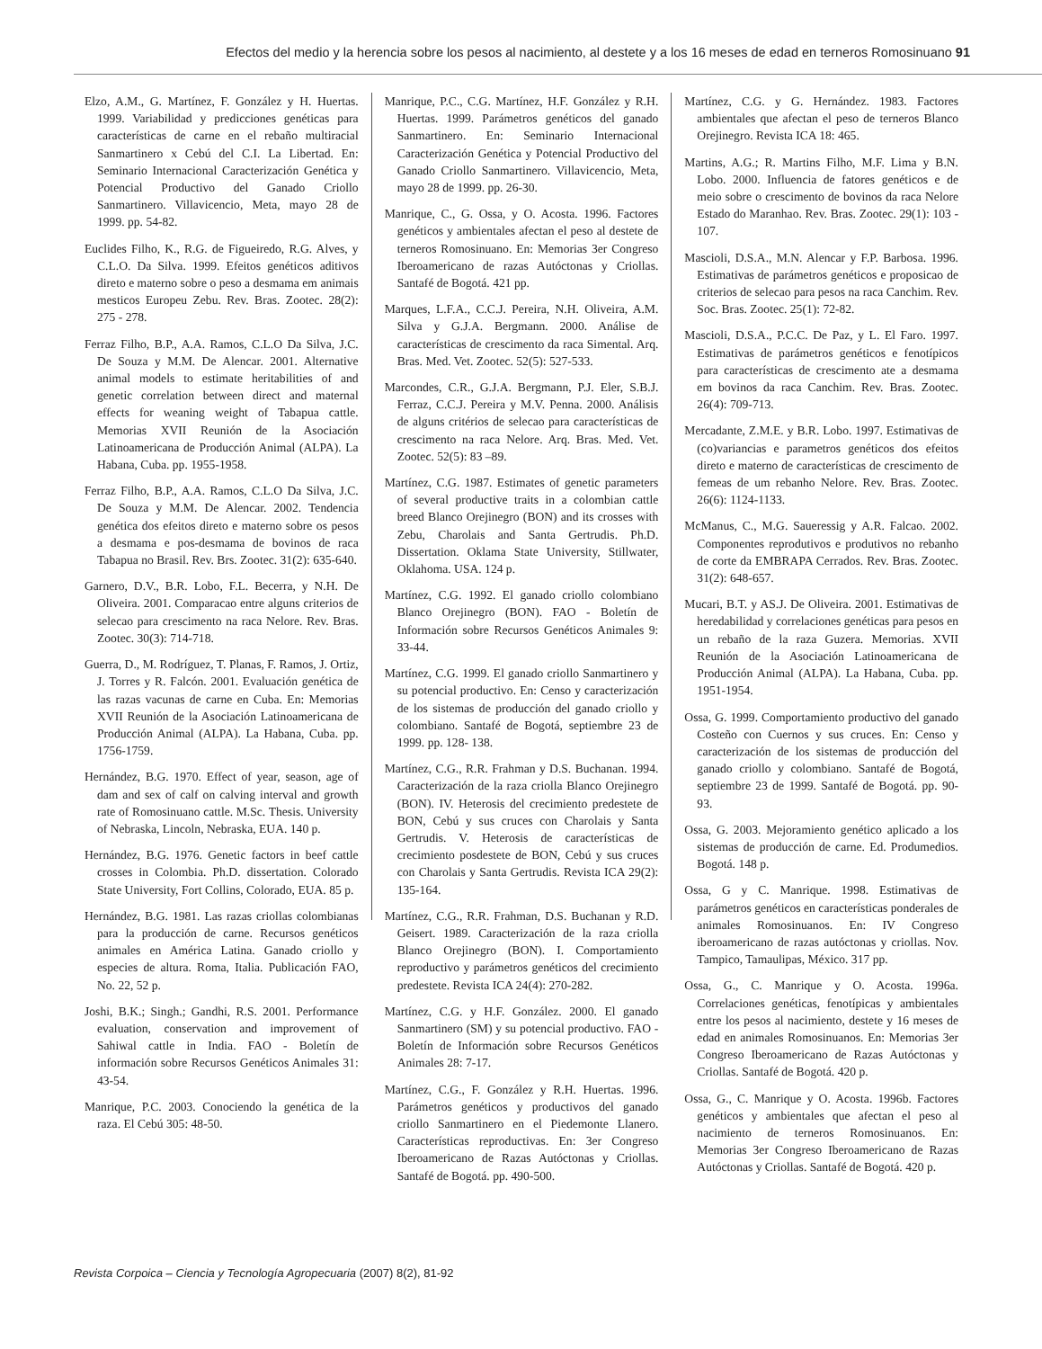Efectos del medio y la herencia sobre los pesos al nacimiento, al destete y a los 16 meses de edad en terneros Romosinuano 91
Elzo, A.M., G. Martínez, F. González y H. Huertas. 1999. Variabilidad y predicciones genéticas para características de carne en el rebaño multiracial Sanmartinero x Cebú del C.I. La Libertad. En: Seminario Internacional Caracterización Genética y Potencial Productivo del Ganado Criollo Sanmartinero. Villavicencio, Meta, mayo 28 de 1999. pp. 54-82.
Euclides Filho, K., R.G. de Figueiredo, R.G. Alves, y C.L.O. Da Silva. 1999. Efeitos genéticos aditivos direto e materno sobre o peso a desmama em animais mesticos Europeu Zebu. Rev. Bras. Zootec. 28(2): 275 - 278.
Ferraz Filho, B.P., A.A. Ramos, C.L.O Da Silva, J.C. De Souza y M.M. De Alencar. 2001. Alternative animal models to estimate heritabilities of and genetic correlation between direct and maternal effects for weaning weight of Tabapua cattle. Memorias XVII Reunión de la Asociación Latinoamericana de Producción Animal (ALPA). La Habana, Cuba. pp. 1955-1958.
Ferraz Filho, B.P., A.A. Ramos, C.L.O Da Silva, J.C. De Souza y M.M. De Alencar. 2002. Tendencia genética dos efeitos direto e materno sobre os pesos a desmama e pos-desmama de bovinos de raca Tabapua no Brasil. Rev. Brs. Zootec. 31(2): 635-640.
Garnero, D.V., B.R. Lobo, F.L. Becerra, y N.H. De Oliveira. 2001. Comparacao entre alguns criterios de selecao para crescimento na raca Nelore. Rev. Bras. Zootec. 30(3): 714-718.
Guerra, D., M. Rodríguez, T. Planas, F. Ramos, J. Ortiz, J. Torres y R. Falcón. 2001. Evaluación genética de las razas vacunas de carne en Cuba. En: Memorias XVII Reunión de la Asociación Latinoamericana de Producción Animal (ALPA). La Habana, Cuba. pp. 1756-1759.
Hernández, B.G. 1970. Effect of year, season, age of dam and sex of calf on calving interval and growth rate of Romosinuano cattle. M.Sc. Thesis. University of Nebraska, Lincoln, Nebraska, EUA. 140 p.
Hernández, B.G. 1976. Genetic factors in beef cattle crosses in Colombia. Ph.D. dissertation. Colorado State University, Fort Collins, Colorado, EUA. 85 p.
Hernández, B.G. 1981. Las razas criollas colombianas para la producción de carne. Recursos genéticos animales en América Latina. Ganado criollo y especies de altura. Roma, Italia. Publicación FAO, No. 22, 52 p.
Joshi, B.K.; Singh.; Gandhi, R.S. 2001. Performance evaluation, conservation and improvement of Sahiwal cattle in India. FAO - Boletín de información sobre Recursos Genéticos Animales 31: 43-54.
Manrique, P.C. 2003. Conociendo la genética de la raza. El Cebú 305: 48-50.
Manrique, P.C., C.G. Martínez, H.F. González y R.H. Huertas. 1999. Parámetros genéticos del ganado Sanmartinero. En: Seminario Internacional Caracterización Genética y Potencial Productivo del Ganado Criollo Sanmartinero. Villavicencio, Meta, mayo 28 de 1999. pp. 26-30.
Manrique, C., G. Ossa, y O. Acosta. 1996. Factores genéticos y ambientales afectan el peso al destete de terneros Romosinuano. En: Memorias 3er Congreso Iberoamericano de razas Autóctonas y Criollas. Santafé de Bogotá. 421 pp.
Marques, L.F.A., C.C.J. Pereira, N.H. Oliveira, A.M. Silva y G.J.A. Bergmann. 2000. Análise de características de crescimento da raca Simental. Arq. Bras. Med. Vet. Zootec. 52(5): 527-533.
Marcondes, C.R., G.J.A. Bergmann, P.J. Eler, S.B.J. Ferraz, C.C.J. Pereira y M.V. Penna. 2000. Análisis de alguns critérios de selecao para características de crescimento na raca Nelore. Arq. Bras. Med. Vet. Zootec. 52(5): 83 –89.
Martínez, C.G. 1987. Estimates of genetic parameters of several productive traits in a colombian cattle breed Blanco Orejinegro (BON) and its crosses with Zebu, Charolais and Santa Gertrudis. Ph.D. Dissertation. Oklama State University, Stillwater, Oklahoma. USA. 124 p.
Martínez, C.G. 1992. El ganado criollo colombiano Blanco Orejinegro (BON). FAO - Boletín de Información sobre Recursos Genéticos Animales 9: 33-44.
Martínez, C.G. 1999. El ganado criollo Sanmartinero y su potencial productivo. En: Censo y caracterización de los sistemas de producción del ganado criollo y colombiano. Santafé de Bogotá, septiembre 23 de 1999. pp. 128- 138.
Martínez, C.G., R.R. Frahman y D.S. Buchanan. 1994. Caracterización de la raza criolla Blanco Orejinegro (BON). IV. Heterosis del crecimiento predestete de BON, Cebú y sus cruces con Charolais y Santa Gertrudis. V. Heterosis de características de crecimiento posdestete de BON, Cebú y sus cruces con Charolais y Santa Gertrudis. Revista ICA 29(2): 135-164.
Martínez, C.G., R.R. Frahman, D.S. Buchanan y R.D. Geisert. 1989. Caracterización de la raza criolla Blanco Orejinegro (BON). I. Comportamiento reproductivo y parámetros genéticos del crecimiento predestete. Revista ICA 24(4): 270-282.
Martínez, C.G. y H.F. González. 2000. El ganado Sanmartinero (SM) y su potencial productivo. FAO - Boletín de Información sobre Recursos Genéticos Animales 28: 7-17.
Martínez, C.G., F. González y R.H. Huertas. 1996. Parámetros genéticos y productivos del ganado criollo Sanmartinero en el Piedemonte Llanero. Características reproductivas. En: 3er Congreso Iberoamericano de Razas Autóctonas y Criollas. Santafé de Bogotá. pp. 490-500.
Martínez, C.G. y G. Hernández. 1983. Factores ambientales que afectan el peso de terneros Blanco Orejinegro. Revista ICA 18: 465.
Martins, A.G.; R. Martins Filho, M.F. Lima y B.N. Lobo. 2000. Influencia de fatores genéticos e de meio sobre o crescimento de bovinos da raca Nelore Estado do Maranhao. Rev. Bras. Zootec. 29(1): 103 - 107.
Mascioli, D.S.A., M.N. Alencar y F.P. Barbosa. 1996. Estimativas de parámetros genéticos e proposicao de criterios de selecao para pesos na raca Canchim. Rev. Soc. Bras. Zootec. 25(1): 72-82.
Mascioli, D.S.A., P.C.C. De Paz, y L. El Faro. 1997. Estimativas de parámetros genéticos e fenotípicos para características de crescimento ate a desmama em bovinos da raca Canchim. Rev. Bras. Zootec. 26(4): 709-713.
Mercadante, Z.M.E. y B.R. Lobo. 1997. Estimativas de (co)variancias e parametros genéticos dos efeitos direto e materno de características de crescimento de femeas de um rebanho Nelore. Rev. Bras. Zootec. 26(6): 1124-1133.
McManus, C., M.G. Saueressig y A.R. Falcao. 2002. Componentes reprodutivos e produtivos no rebanho de corte da EMBRAPA Cerrados. Rev. Bras. Zootec. 31(2): 648-657.
Mucari, B.T. y AS.J. De Oliveira. 2001. Estimativas de heredabilidad y correlaciones genéticas para pesos en un rebaño de la raza Guzera. Memorias. XVII Reunión de la Asociación Latinoamericana de Producción Animal (ALPA). La Habana, Cuba. pp. 1951-1954.
Ossa, G. 1999. Comportamiento productivo del ganado Costeño con Cuernos y sus cruces. En: Censo y caracterización de los sistemas de producción del ganado criollo y colombiano. Santafé de Bogotá, septiembre 23 de 1999. Santafé de Bogotá. pp. 90-93.
Ossa, G. 2003. Mejoramiento genético aplicado a los sistemas de producción de carne. Ed. Produmedios. Bogotá. 148 p.
Ossa, G y C. Manrique. 1998. Estimativas de parámetros genéticos en características ponderales de animales Romosinuanos. En: IV Congreso iberoamericano de razas autóctonas y criollas. Nov. Tampico, Tamaulipas, México. 317 pp.
Ossa, G., C. Manrique y O. Acosta. 1996a. Correlaciones genéticas, fenotípicas y ambientales entre los pesos al nacimiento, destete y 16 meses de edad en animales Romosinuanos. En: Memorias 3er Congreso Iberoamericano de Razas Autóctonas y Criollas. Santafé de Bogotá. 420 p.
Ossa, G., C. Manrique y O. Acosta. 1996b. Factores genéticos y ambientales que afectan el peso al nacimiento de terneros Romosinuanos. En: Memorias 3er Congreso Iberoamericano de Razas Autóctonas y Criollas. Santafé de Bogotá. 420 p.
Revista Corpoica – Ciencia y Tecnología Agropecuaria (2007) 8(2), 81-92